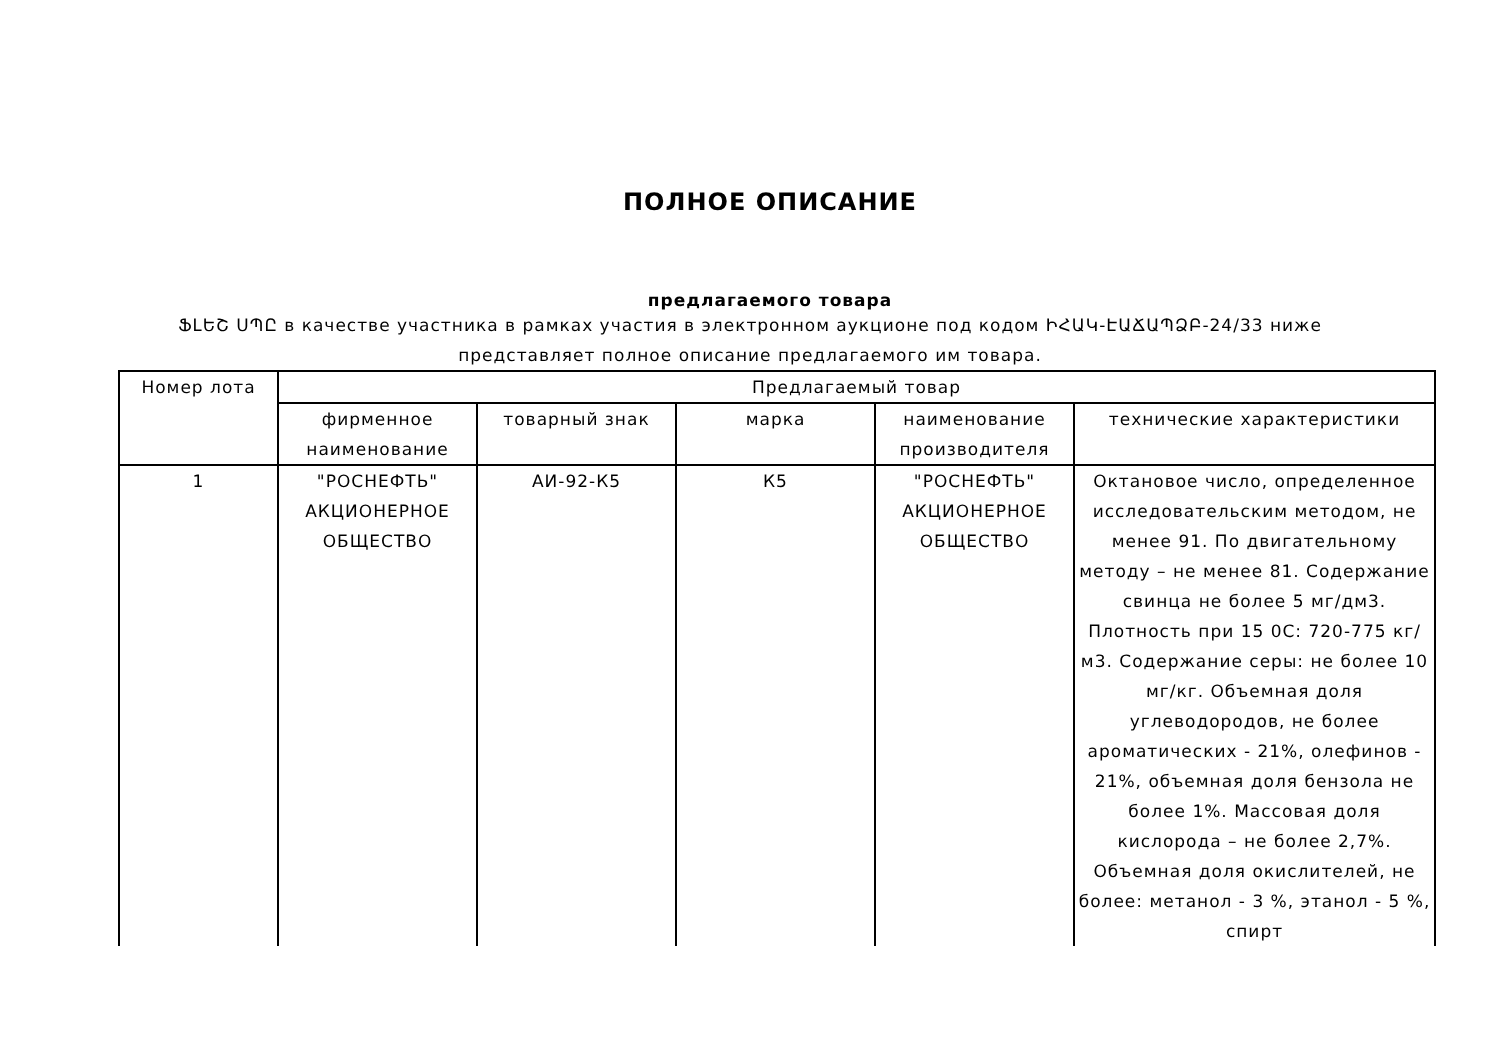ПОЛНОЕ ОПИСАНИЕ
предлагаемого товара
ՖԼԵՇ ՍՊԸ в качестве участника в рамках участия в электронном аукционе под кодом ԻՀԱԿ-ԷԱՃԱՊՁԲ-24/33 ниже представляет полное описание предлагаемого им товара.
| Номер лота | Предлагаемый товар | | | | |
| --- | --- | --- | --- | --- | --- |
| | фирменное наименование | товарный знак | марка | наименование производителя | технические характеристики |
| 1 | "РОСНЕФТЬ" АКЦИОНЕРНОЕ ОБЩЕСТВО | АИ-92-К5 | К5 | "РОСНЕФТЬ" АКЦИОНЕРНОЕ ОБЩЕСТВО | Октановое число, определенное исследовательским методом, не менее 91. По двигательному методу – не менее 81. Содержание свинца не более 5 мг/дм3. Плотность при 15 0С: 720-775 кг/м3. Содержание серы: не более 10 мг/кг. Объемная доля углеводородов, не более ароматических - 21%, олефинов - 21%, объемная доля бензола не более 1%. Массовая доля кислорода – не более 2,7%. Объемная доля окислителей, не более: метанол - 3 %, этанол - 5 %, спирт |